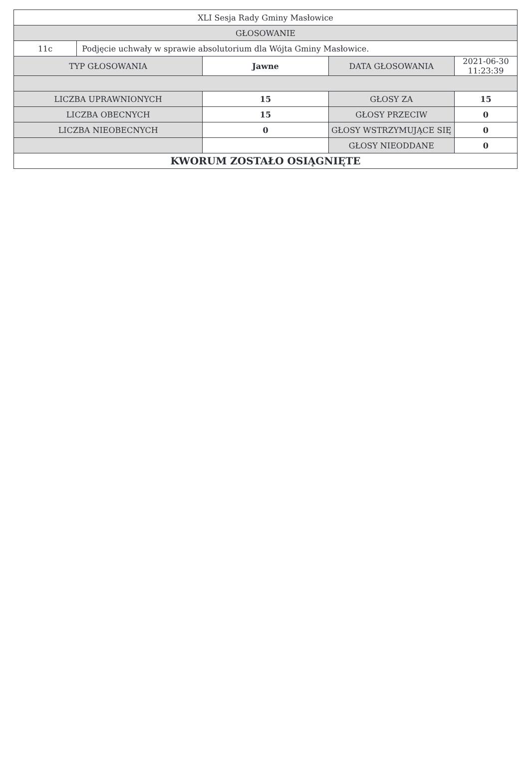| XLI Sesja Rady Gminy Masłowice | | | | |
| GŁOSOWANIE | | | | |
| 11c | Podjęcie uchwały w sprawie absolutorium dla Wójta Gminy Masłowice. | | | |
| TYP GŁOSOWANIA | | Jawne | DATA GŁOSOWANIA | 2021-06-30 11:23:39 |
| LICZBA UPRAWNIONYCH | | 15 | GŁOSY ZA | 15 |
| LICZBA OBECNYCH | | 15 | GŁOSY PRZECIW | 0 |
| LICZBA NIEOBECNYCH | | 0 | GŁOSY WSTRZYMUJĄCE SIĘ | 0 |
| | | | GŁOSY NIEODDANE | 0 |
| KWORUM ZOSTAŁO OSIĄGNIĘTE | | | | |